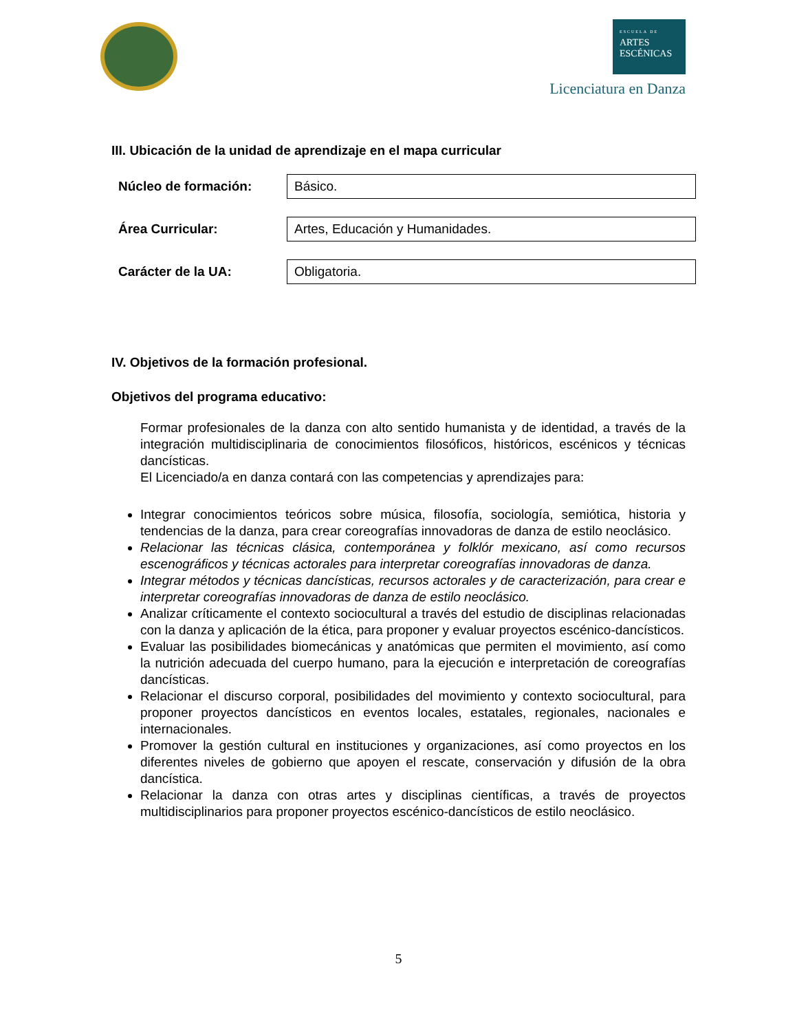ESCUELA DE
ARTES
ESCÉNICAS
Licenciatura en Danza
III. Ubicación de la unidad de aprendizaje en el mapa curricular
| Núcleo de formación: | Básico. |
| Área Curricular: | Artes, Educación y Humanidades. |
| Carácter de la UA: | Obligatoria. |
IV. Objetivos de la formación profesional.
Objetivos del programa educativo:
Formar profesionales de la danza con alto sentido humanista y de identidad, a través de la integración multidisciplinaria de conocimientos filosóficos, históricos, escénicos y técnicas dancísticas.
El Licenciado/a en danza contará con las competencias y aprendizajes para:
Integrar conocimientos teóricos sobre música, filosofía, sociología, semiótica, historia y tendencias de la danza, para crear coreografías innovadoras de danza de estilo neoclásico.
Relacionar las técnicas clásica, contemporánea y folklór mexicano, así como recursos escenográficos y técnicas actorales para interpretar coreografías innovadoras de danza.
Integrar métodos y técnicas dancísticas, recursos actorales y de caracterización, para crear e interpretar coreografías innovadoras de danza de estilo neoclásico.
Analizar críticamente el contexto sociocultural a través del estudio de disciplinas relacionadas con la danza y aplicación de la ética, para proponer y evaluar proyectos escénico-dancísticos.
Evaluar las posibilidades biomecánicas y anatómicas que permiten el movimiento, así como la nutrición adecuada del cuerpo humano, para la ejecución e interpretación de coreografías dancísticas.
Relacionar el discurso corporal, posibilidades del movimiento y contexto sociocultural, para proponer proyectos dancísticos en eventos locales, estatales, regionales, nacionales e internacionales.
Promover la gestión cultural en instituciones y organizaciones, así como proyectos en los diferentes niveles de gobierno que apoyen el rescate, conservación y difusión de la obra dancística.
Relacionar la danza con otras artes y disciplinas científicas, a través de proyectos multidisciplinarios para proponer proyectos escénico-dancísticos de estilo neoclásico.
5